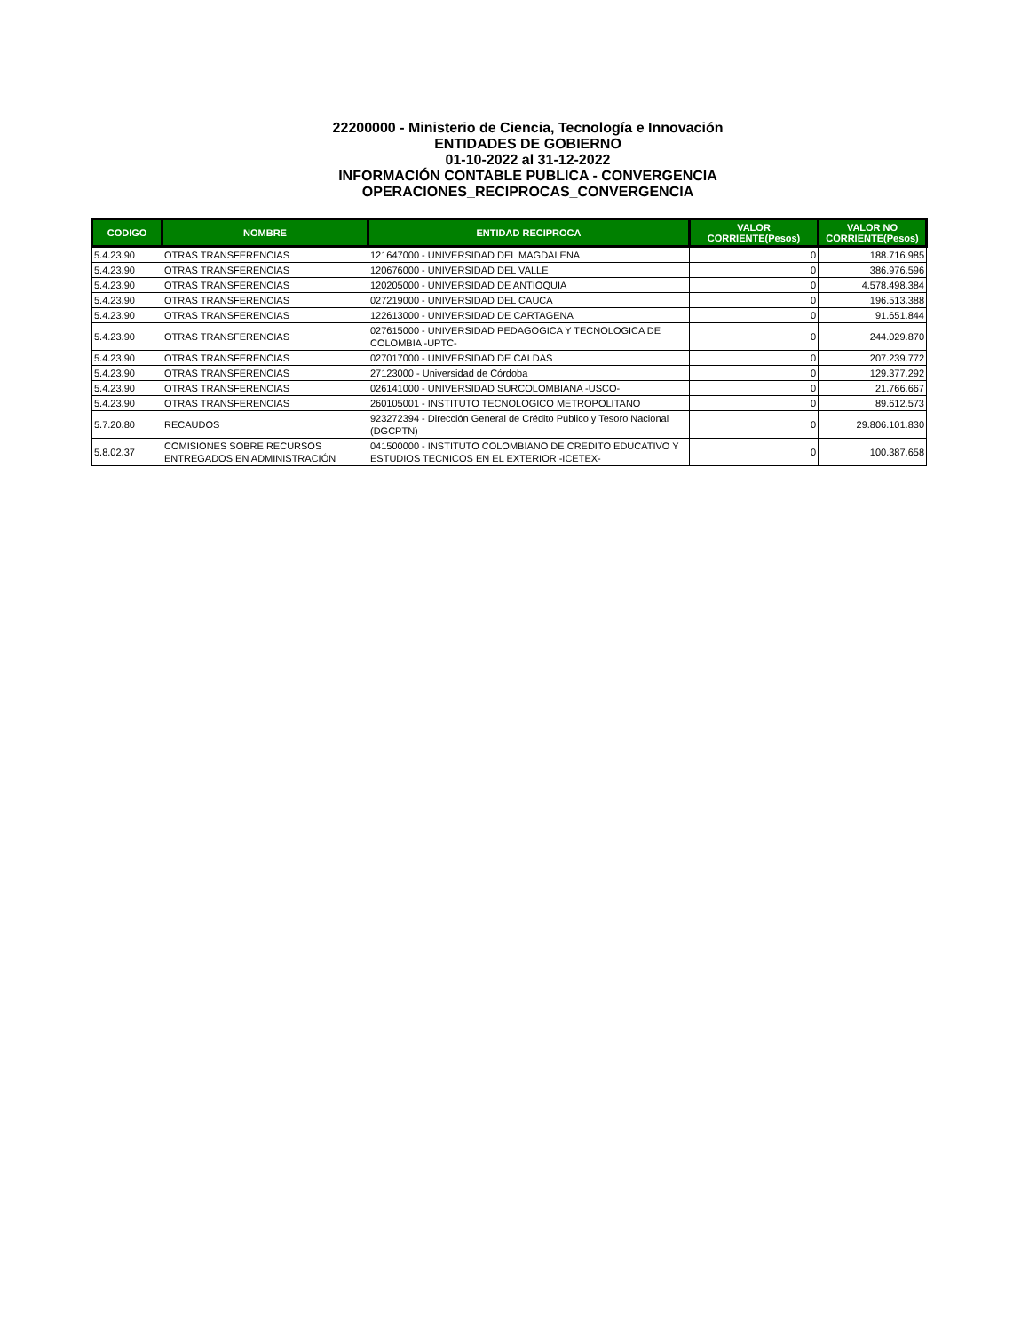22200000 - Ministerio de Ciencia, Tecnología e Innovación
ENTIDADES DE GOBIERNO
01-10-2022 al 31-12-2022
INFORMACIÓN CONTABLE PUBLICA - CONVERGENCIA
OPERACIONES_RECIPROCAS_CONVERGENCIA
| CODIGO | NOMBRE | ENTIDAD RECIPROCA | VALOR CORRIENTE(Pesos) | VALOR NO CORRIENTE(Pesos) |
| --- | --- | --- | --- | --- |
| 5.4.23.90 | OTRAS TRANSFERENCIAS | 121647000 - UNIVERSIDAD DEL MAGDALENA | 0 | 188.716.985 |
| 5.4.23.90 | OTRAS TRANSFERENCIAS | 120676000 - UNIVERSIDAD DEL VALLE | 0 | 386.976.596 |
| 5.4.23.90 | OTRAS TRANSFERENCIAS | 120205000 - UNIVERSIDAD DE ANTIOQUIA | 0 | 4.578.498.384 |
| 5.4.23.90 | OTRAS TRANSFERENCIAS | 027219000 - UNIVERSIDAD DEL CAUCA | 0 | 196.513.388 |
| 5.4.23.90 | OTRAS TRANSFERENCIAS | 122613000 - UNIVERSIDAD DE CARTAGENA | 0 | 91.651.844 |
| 5.4.23.90 | OTRAS TRANSFERENCIAS | 027615000 - UNIVERSIDAD PEDAGOGICA Y TECNOLOGICA DE COLOMBIA -UPTC- | 0 | 244.029.870 |
| 5.4.23.90 | OTRAS TRANSFERENCIAS | 027017000 - UNIVERSIDAD DE CALDAS | 0 | 207.239.772 |
| 5.4.23.90 | OTRAS TRANSFERENCIAS | 27123000 - Universidad de Córdoba | 0 | 129.377.292 |
| 5.4.23.90 | OTRAS TRANSFERENCIAS | 026141000 - UNIVERSIDAD SURCOLOMBIANA -USCO- | 0 | 21.766.667 |
| 5.4.23.90 | OTRAS TRANSFERENCIAS | 260105001 - INSTITUTO TECNOLOGICO METROPOLITANO | 0 | 89.612.573 |
| 5.7.20.80 | RECAUDOS | 923272394 - Dirección General de Crédito Público y Tesoro Nacional (DGCPTN) | 0 | 29.806.101.830 |
| 5.8.02.37 | COMISIONES SOBRE RECURSOS ENTREGADOS EN ADMINISTRACIÓN | 041500000 - INSTITUTO COLOMBIANO DE CREDITO EDUCATIVO Y ESTUDIOS TECNICOS EN EL EXTERIOR -ICETEX- | 0 | 100.387.658 |